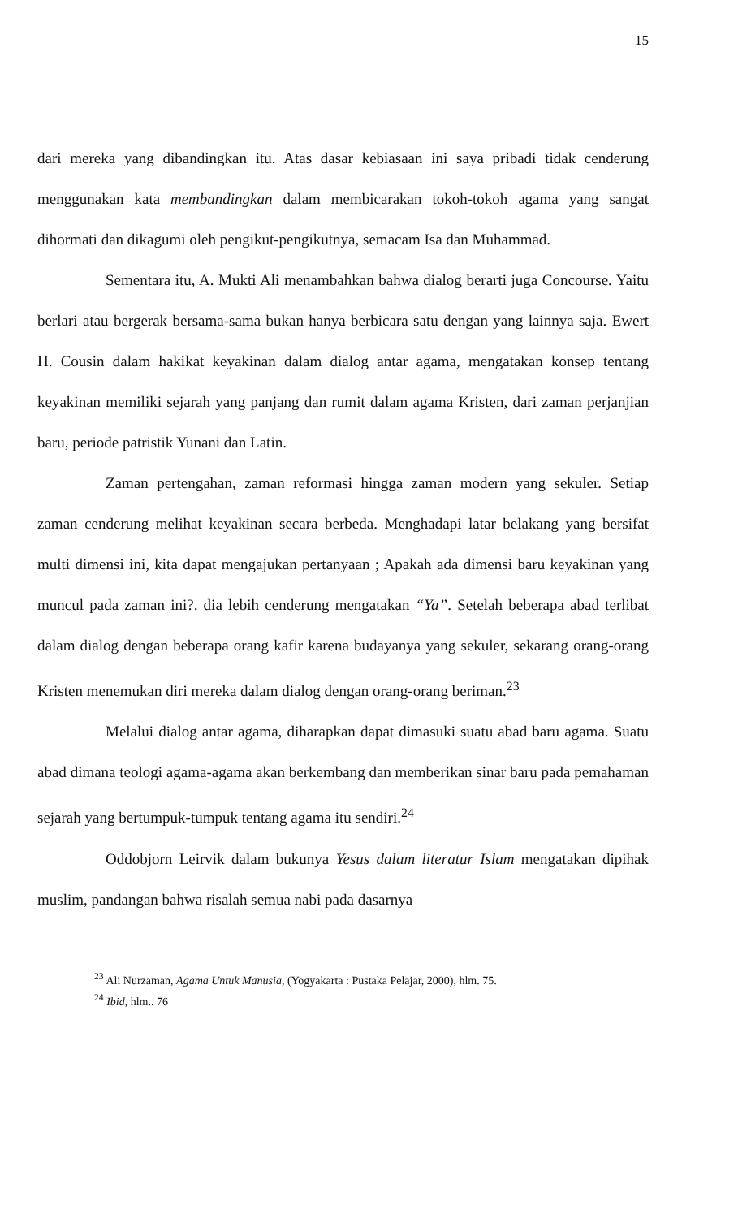15
dari mereka yang dibandingkan itu. Atas dasar kebiasaan ini saya pribadi tidak cenderung menggunakan kata membandingkan dalam membicarakan tokoh-tokoh agama yang sangat dihormati dan dikagumi oleh pengikut-pengikutnya, semacam Isa dan Muhammad.
Sementara itu, A. Mukti Ali menambahkan bahwa dialog berarti juga Concourse. Yaitu berlari atau bergerak bersama-sama bukan hanya berbicara satu dengan yang lainnya saja. Ewert H. Cousin dalam hakikat keyakinan dalam dialog antar agama, mengatakan konsep tentang keyakinan memiliki sejarah yang panjang dan rumit dalam agama Kristen, dari zaman perjanjian baru, periode patristik Yunani dan Latin.
Zaman pertengahan, zaman reformasi hingga zaman modern yang sekuler. Setiap zaman cenderung melihat keyakinan secara berbeda. Menghadapi latar belakang yang bersifat multi dimensi ini, kita dapat mengajukan pertanyaan ; Apakah ada dimensi baru keyakinan yang muncul pada zaman ini?. dia lebih cenderung mengatakan “Ya”. Setelah beberapa abad terlibat dalam dialog dengan beberapa orang kafir karena budayanya yang sekuler, sekarang orang-orang Kristen menemukan diri mereka dalam dialog dengan orang-orang beriman.<sup>23</sup>
Melalui dialog antar agama, diharapkan dapat dimasuki suatu abad baru agama. Suatu abad dimana teologi agama-agama akan berkembang dan memberikan sinar baru pada pemahaman sejarah yang bertumpuk-tumpuk tentang agama itu sendiri.<sup>24</sup>
Oddobjorn Leirvik dalam bukunya Yesus dalam literatur Islam mengatakan dipihak muslim, pandangan bahwa risalah semua nabi pada dasarnya
<sup>23</sup> Ali Nurzaman, Agama Untuk Manusia, (Yogyakarta : Pustaka Pelajar, 2000), hlm. 75.
<sup>24</sup> Ibid, hlm.. 76